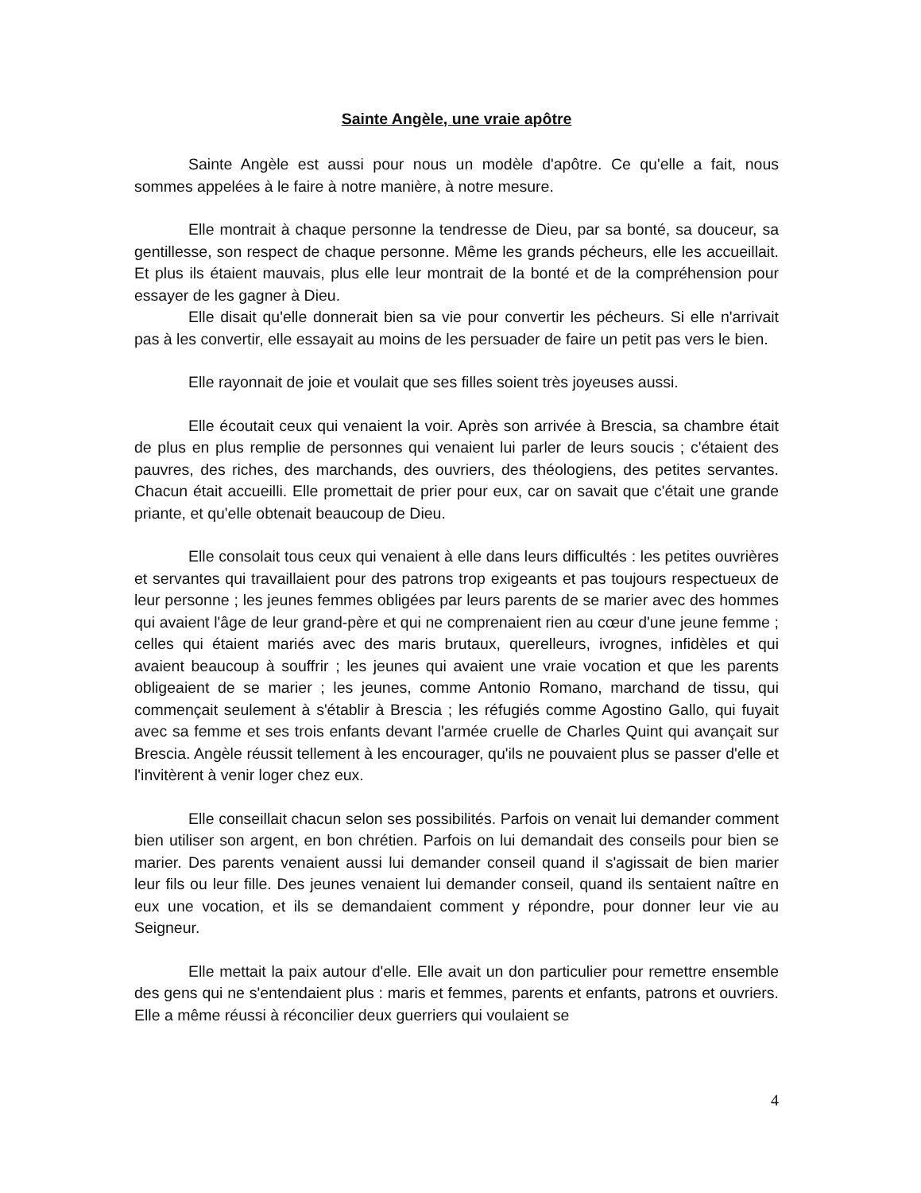Sainte Angèle, une vraie apôtre
Sainte Angèle est aussi pour nous un modèle d'apôtre. Ce qu'elle a fait, nous sommes appelées à le faire à notre manière, à notre mesure.
Elle montrait à chaque personne la tendresse de Dieu, par sa bonté, sa douceur, sa gentillesse, son respect de chaque personne. Même les grands pécheurs, elle les accueillait. Et plus ils étaient mauvais, plus elle leur montrait de la bonté et de la compréhension pour essayer de les gagner à Dieu.
Elle disait qu'elle donnerait bien sa vie pour convertir les pécheurs. Si elle n'arrivait pas à les convertir, elle essayait au moins de les persuader de faire un petit pas vers le bien.
Elle rayonnait de joie et voulait que ses filles soient très joyeuses aussi.
Elle écoutait ceux qui venaient la voir. Après son arrivée à Brescia, sa chambre était de plus en plus remplie de personnes qui venaient lui parler de leurs soucis ; c'étaient des pauvres, des riches, des marchands, des ouvriers, des théologiens, des petites servantes. Chacun était accueilli. Elle promettait de prier pour eux, car on savait que c'était une grande priante, et qu'elle obtenait beaucoup de Dieu.
Elle consolait tous ceux qui venaient à elle dans leurs difficultés : les petites ouvrières et servantes qui travaillaient pour des patrons trop exigeants et pas toujours respectueux de leur personne ; les jeunes femmes obligées par leurs parents de se marier avec des hommes qui avaient l'âge de leur grand-père et qui ne comprenaient rien au cœur d'une jeune femme ; celles qui étaient mariés avec des maris brutaux, querelleurs, ivrognes, infidèles et qui avaient beaucoup à souffrir ; les jeunes qui avaient une vraie vocation et que les parents obligeaient de se marier ; les jeunes, comme Antonio Romano, marchand de tissu, qui commençait seulement à s'établir à Brescia ; les réfugiés comme Agostino Gallo, qui fuyait avec sa femme et ses trois enfants devant l'armée cruelle de Charles Quint qui avançait sur Brescia. Angèle réussit tellement à les encourager, qu'ils ne pouvaient plus se passer d'elle et l'invitèrent à venir loger chez eux.
Elle conseillait chacun selon ses possibilités. Parfois on venait lui demander comment bien utiliser son argent, en bon chrétien. Parfois on lui demandait des conseils pour bien se marier. Des parents venaient aussi lui demander conseil quand il s'agissait de bien marier leur fils ou leur fille. Des jeunes venaient lui demander conseil, quand ils sentaient naître en eux une vocation, et ils se demandaient comment y répondre, pour donner leur vie au Seigneur.
Elle mettait la paix autour d'elle. Elle avait un don particulier pour remettre ensemble des gens qui ne s'entendaient plus : maris et femmes, parents et enfants, patrons et ouvriers. Elle a même réussi à réconcilier deux guerriers qui voulaient se
4